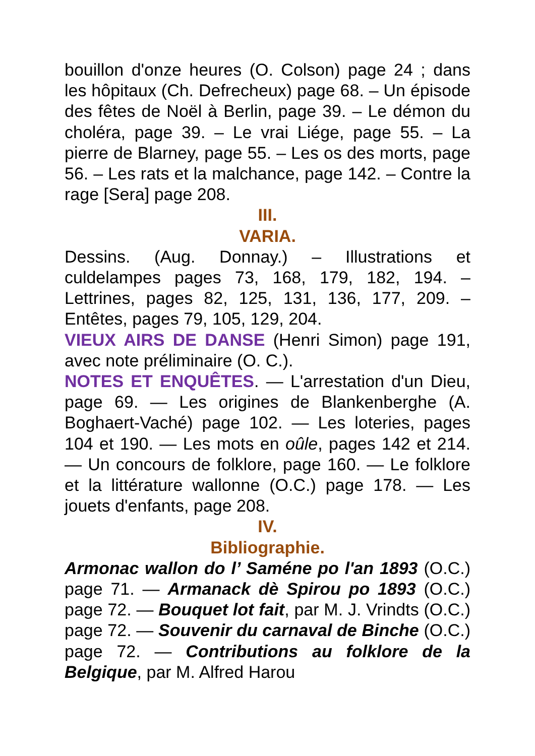bouillon d'onze heures (O. Colson) page 24 ; dans les hôpitaux (Ch. Defrecheux) page 68. – Un épisode des fêtes de Noël à Berlin, page 39. – Le démon du choléra, page 39. – Le vrai Liége, page 55. – La pierre de Blarney, page 55. – Les os des morts, page 56. – Les rats et la malchance, page 142. – Contre la rage [Sera] page 208.
III.
VARIA.
Dessins. (Aug. Donnay.) – Illustrations et culdelampes pages 73, 168, 179, 182, 194. – Lettrines, pages 82, 125, 131, 136, 177, 209. – Entêtes, pages 79, 105, 129, 204.
VIEUX AIRS DE DANSE (Henri Simon) page 191, avec note préliminaire (O. C.).
NOTES ET ENQUÊTES. — L'arrestation d'un Dieu, page 69. — Les origines de Blankenberghe (A. Boghaert-Vaché) page 102. — Les loteries, pages 104 et 190. — Les mots en oûle, pages 142 et 214. — Un concours de folklore, page 160. — Le folklore et la littérature wallonne (O.C.) page 178. — Les jouets d'enfants, page 208.
IV.
Bibliographie.
Armonac wallon do l’ Saméne po l'an 1893 (O.C.) page 71. — Armanack dè Spirou po 1893 (O.C.) page 72. — Bouquet lot fait, par M. J. Vrindts (O.C.) page 72. — Souvenir du carnaval de Binche (O.C.) page 72. — Contributions au folklore de la Belgique, par M. Alfred Harou